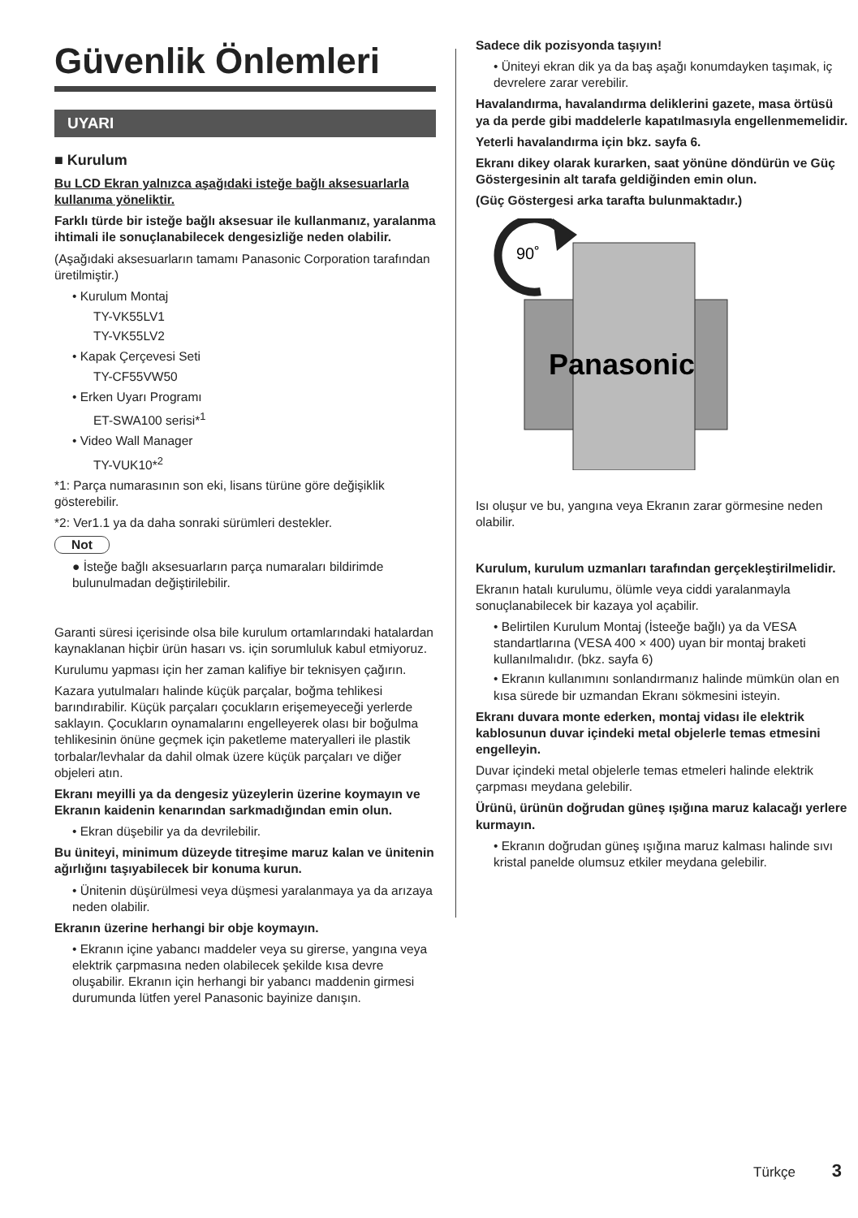Güvenlik Önlemleri
UYARI
■ Kurulum
Bu LCD Ekran yalnızca aşağıdaki isteğe bağlı aksesuarlarla kullanıma yöneliktir.
Farklı türde bir isteğe bağlı aksesuar ile kullanmanız, yaralanma ihtimali ile sonuçlanabilecek dengesizliğe neden olabilir.
(Aşağıdaki aksesuarların tamamı Panasonic Corporation tarafından üretilmiştir.)
• Kurulum Montaj
TY-VK55LV1
TY-VK55LV2
• Kapak Çerçevesi Seti
TY-CF55VW50
• Erken Uyarı Programı
ET-SWA100 serisi*<sup>1</sup>
• Video Wall Manager
TY-VUK10*<sup>2</sup>
*1: Parça numarasının son eki, lisans türüne göre değişiklik gösterebilir.
*2: Ver1.1 ya da daha sonraki sürümleri destekler.
Not
● İsteğe bağlı aksesuarların parça numaraları bildirimde bulunulmadan değiştirilebilir.
Garanti süresi içerisinde olsa bile kurulum ortamlarındaki hatalardan kaynaklanan hiçbir ürün hasarı vs. için sorumluluk kabul etmiyoruz.
Kurulumu yapması için her zaman kalifiye bir teknisyen çağırın.
Kazara yutulmaları halinde küçük parçalar, boğma tehlikesi barındırabilir. Küçük parçaları çocukların erişemeyeceği yerlerde saklayın. Çocukların oynamalarını engelleyerek olası bir boğulma tehlikesinin önüne geçmek için paketleme materyalleri ile plastik torbalar/levhalar da dahil olmak üzere küçük parçaları ve diğer objeleri atın.
Ekranı meyilli ya da dengesiz yüzeylerin üzerine koymayın ve Ekranın kaidenin kenarından sarkmadığından emin olun.
• Ekran düşebilir ya da devrilebilir.
Bu üniteyi, minimum düzeyde titreşime maruz kalan ve ünitenin ağırlığını taşıyabilecek bir konuma kurun.
• Ünitenin düşürülmesi veya düşmesi yaralanmaya ya da arızaya neden olabilir.
Ekranın üzerine herhangi bir obje koymayın.
• Ekranın içine yabancı maddeler veya su girerse, yangına veya elektrik çarpmasına neden olabilecek şekilde kısa devre oluşabilir. Ekranın için herhangi bir yabancı maddenin girmesi durumunda lütfen yerel Panasonic bayinize danışın.
Sadece dik pozisyonda taşıyın!
• Üniteyi ekran dik ya da baş aşağı konumdayken taşımak, iç devrelere zarar verebilir.
Havalandırma, havalandırma deliklerini gazete, masa örtüsü ya da perde gibi maddelerle kapatılmasıyla engellenmemelidir.
Yeterli havalandırma için bkz. sayfa 6.
Ekranı dikey olarak kurarken, saat yönüne döndürün ve Güç Göstergesinin alt tarafa geldiğinden emin olun.
(Güç Göstergesi arka tarafta bulunmaktadır.)
90˚
Panasonic
Isı oluşur ve bu, yangına veya Ekranın zarar görmesine neden olabilir.
Kurulum, kurulum uzmanları tarafından gerçekleştirilmelidir.
Ekranın hatalı kurulumu, ölümle veya ciddi yaralanmayla sonuçlanabilecek bir kazaya yol açabilir.
• Belirtilen Kurulum Montaj (İsteeğe bağlı) ya da VESA standartlarına (VESA 400 × 400) uyan bir montaj braketi kullanılmalıdır. (bkz. sayfa 6)
• Ekranın kullanımını sonlandırmanız halinde mümkün olan en kısa sürede bir uzmandan Ekranı sökmesini isteyin.
Ekranı duvara monte ederken, montaj vidası ile elektrik kablosunun duvar içindeki metal objelerle temas etmesini engelleyin.
Duvar içindeki metal objelerle temas etmeleri halinde elektrik çarpması meydana gelebilir.
Ürünü, ürünün doğrudan güneş ışığına maruz kalacağı yerlere kurmayın.
• Ekranın doğrudan güneş ışığına maruz kalması halinde sıvı kristal panelde olumsuz etkiler meydana gelebilir.
Türkçe 3